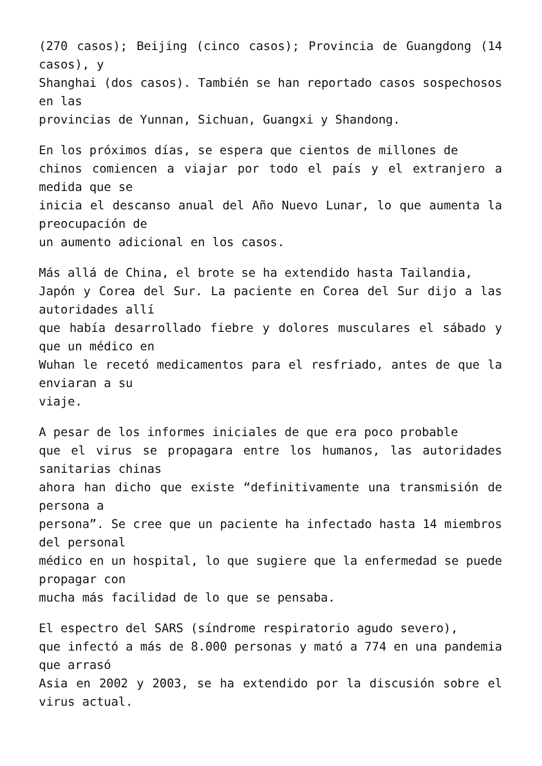(270 casos); Beijing (cinco casos); Provincia de Guangdong (14 casos), y
Shanghai (dos casos). También se han reportado casos sospechosos en las
provincias de Yunnan, Sichuan, Guangxi y Shandong.
En los próximos días, se espera que cientos de millones de
chinos comiencen a viajar por todo el país y el extranjero a medida que se
inicia el descanso anual del Año Nuevo Lunar, lo que aumenta la preocupación de
un aumento adicional en los casos.
Más allá de China, el brote se ha extendido hasta Tailandia,
Japón y Corea del Sur. La paciente en Corea del Sur dijo a las autoridades allí
que había desarrollado fiebre y dolores musculares el sábado y que un médico en
Wuhan le recetó medicamentos para el resfriado, antes de que la enviaran a su
viaje.
A pesar de los informes iniciales de que era poco probable
que el virus se propagara entre los humanos, las autoridades sanitarias chinas
ahora han dicho que existe “definitivamente una transmisión de persona a
persona”. Se cree que un paciente ha infectado hasta 14 miembros del personal
médico en un hospital, lo que sugiere que la enfermedad se puede propagar con
mucha más facilidad de lo que se pensaba.
El espectro del SARS (síndrome respiratorio agudo severo),
que infectó a más de 8.000 personas y mató a 774 en una pandemia que arrasó
Asia en 2002 y 2003, se ha extendido por la discusión sobre el virus actual.